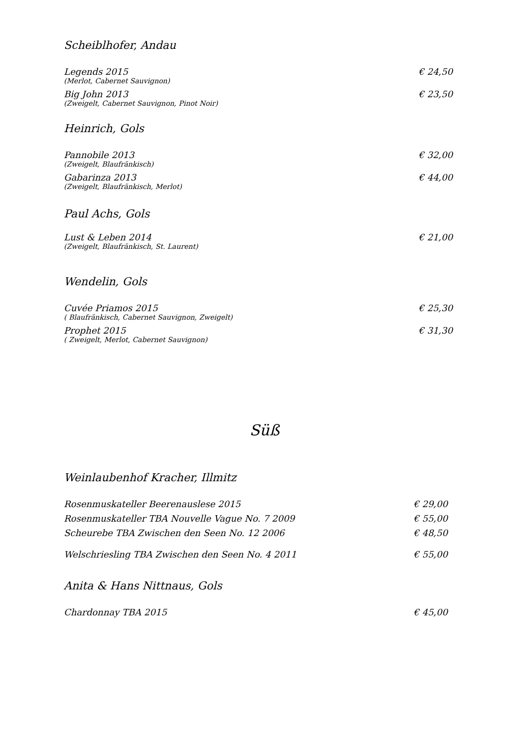Scheiblhofer, Andau
Legends 2015 € 24,50
(Merlot, Cabernet Sauvignon)
Big John 2013 € 23,50
(Zweigelt, Cabernet Sauvignon, Pinot Noir)
Heinrich, Gols
Pannobile 2013 € 32,00
(Zweigelt, Blaufränkisch)
Gabarinza 2013 € 44,00
(Zweigelt, Blaufränkisch, Merlot)
Paul Achs, Gols
Lust & Leben 2014 € 21,00
(Zweigelt, Blaufränkisch, St. Laurent)
Wendelin, Gols
Cuvée Priamos 2015 € 25,30
( Blaufränkisch, Cabernet Sauvignon, Zweigelt)
Prophet 2015 € 31,30
( Zweigelt, Merlot, Cabernet Sauvignon)
Süß
Weinlaubenhof Kracher, Illmitz
Rosenmuskateller Beerenauslese 2015 € 29,00
Rosenmuskateller TBA Nouvelle Vague No. 7 2009 € 55,00
Scheurebe TBA Zwischen den Seen No. 12 2006 € 48,50
Welschriesling TBA Zwischen den Seen No. 4 2011 € 55,00
Anita & Hans Nittnaus, Gols
Chardonnay TBA 2015 € 45,00